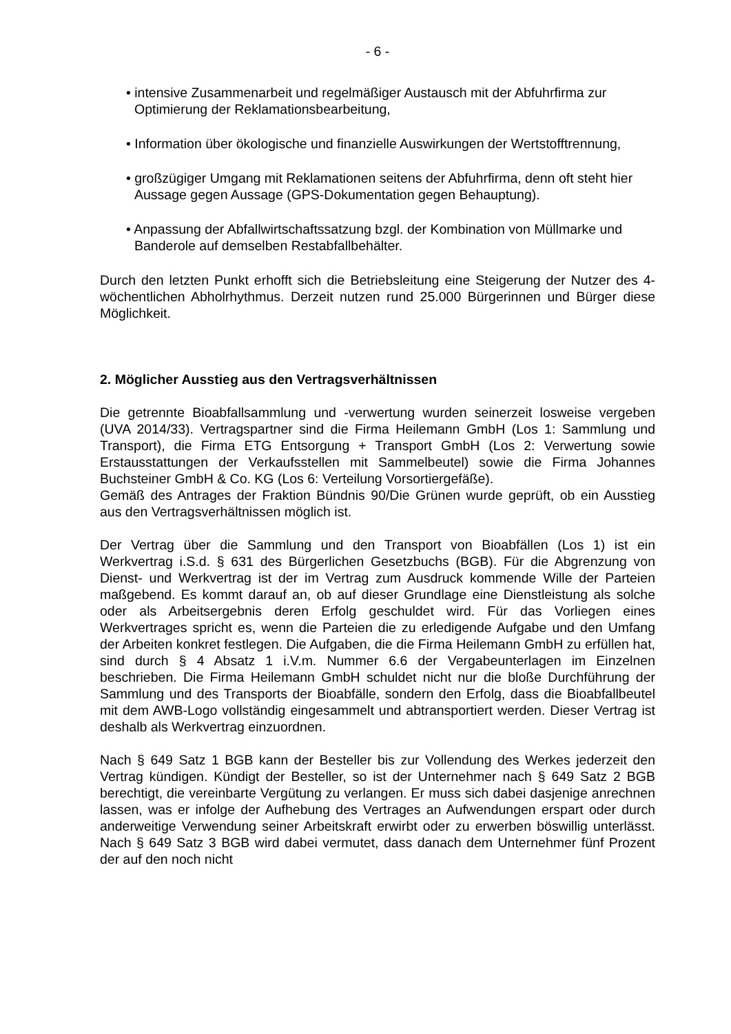- 6 -
• intensive Zusammenarbeit und regelmäßiger Austausch mit der Abfuhrfirma zur Optimierung der Reklamationsbearbeitung,
• Information über ökologische und finanzielle Auswirkungen der Wertstofftrennung,
• großzügiger Umgang mit Reklamationen seitens der Abfuhrfirma, denn oft steht hier Aussage gegen Aussage (GPS-Dokumentation gegen Behauptung).
• Anpassung der Abfallwirtschaftssatzung bzgl. der Kombination von Müllmarke und Banderole auf demselben Restabfallbehälter.
Durch den letzten Punkt erhofft sich die Betriebsleitung eine Steigerung der Nutzer des 4-wöchentlichen Abholrhythmus. Derzeit nutzen rund 25.000 Bürgerinnen und Bürger diese Möglichkeit.
2. Möglicher Ausstieg aus den Vertragsverhältnissen
Die getrennte Bioabfallsammlung und -verwertung wurden seinerzeit losweise vergeben (UVA 2014/33). Vertragspartner sind die Firma Heilemann GmbH (Los 1: Sammlung und Transport), die Firma ETG Entsorgung + Transport GmbH (Los 2: Verwertung sowie Erstausstattungen der Verkaufsstellen mit Sammelbeutel) sowie die Firma Johannes Buchsteiner GmbH & Co. KG (Los 6: Verteilung Vorsortiergefäße).
Gemäß des Antrages der Fraktion Bündnis 90/Die Grünen wurde geprüft, ob ein Ausstieg aus den Vertragsverhältnissen möglich ist.
Der Vertrag über die Sammlung und den Transport von Bioabfällen (Los 1) ist ein Werkvertrag i.S.d. § 631 des Bürgerlichen Gesetzbuchs (BGB). Für die Abgrenzung von Dienst- und Werkvertrag ist der im Vertrag zum Ausdruck kommende Wille der Parteien maßgebend. Es kommt darauf an, ob auf dieser Grundlage eine Dienstleistung als solche oder als Arbeitsergebnis deren Erfolg geschuldet wird. Für das Vorliegen eines Werkvertrages spricht es, wenn die Parteien die zu erledigende Aufgabe und den Umfang der Arbeiten konkret festlegen. Die Aufgaben, die die Firma Heilemann GmbH zu erfüllen hat, sind durch § 4 Absatz 1 i.V.m. Nummer 6.6 der Vergabeunterlagen im Einzelnen beschrieben. Die Firma Heilemann GmbH schuldet nicht nur die bloße Durchführung der Sammlung und des Transports der Bioabfälle, sondern den Erfolg, dass die Bioabfallbeutel mit dem AWB-Logo vollständig eingesammelt und abtransportiert werden. Dieser Vertrag ist deshalb als Werkvertrag einzuordnen.
Nach § 649 Satz 1 BGB kann der Besteller bis zur Vollendung des Werkes jederzeit den Vertrag kündigen. Kündigt der Besteller, so ist der Unternehmer nach § 649 Satz 2 BGB berechtigt, die vereinbarte Vergütung zu verlangen. Er muss sich dabei dasjenige anrechnen lassen, was er infolge der Aufhebung des Vertrages an Aufwendungen erspart oder durch anderweitige Verwendung seiner Arbeitskraft erwirbt oder zu erwerben böswillig unterlässt. Nach § 649 Satz 3 BGB wird dabei vermutet, dass danach dem Unternehmer fünf Prozent der auf den noch nicht